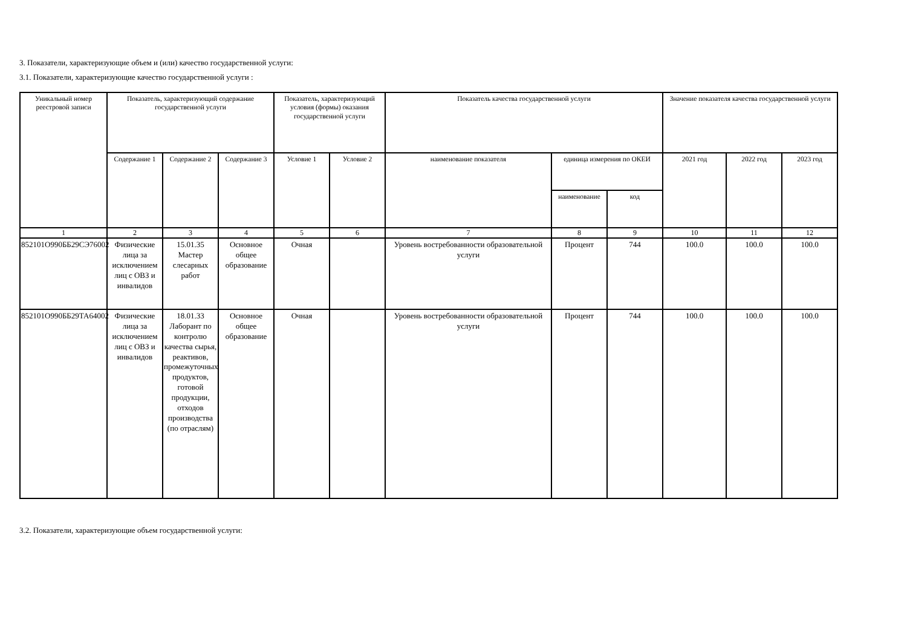3. Показатели, характеризующие объем и (или) качество государственной услуги:
3.1. Показатели, характеризующие качество государственной услуги :
| Уникальный номер реестровой записи | Показатель, характеризующий содержание государственной услуги | | | Показатель, характеризующий условия (формы) оказания государственной услуги | | Показатель качества государственной услуги | | | Значение показателя качества государственной услуги | | |
| --- | --- | --- | --- | --- | --- | --- | --- | --- | --- | --- | --- |
| | Содержание 1 | Содержание 2 | Содержание 3 | Условие 1 | Условие 2 | наименование показателя | единица измерения по ОКЕИ | | 2021 год | 2022 год | 2023 год |
| | | | | | | | наименование | код | | | |
| 1 | 2 | 3 | 4 | 5 | 6 | 7 | 8 | 9 | 10 | 11 | 12 |
| 852101О990ББ29СЭ76002 | Физические лица за исключением лиц с ОВЗ и инвалидов | 15.01.35 Мастер слесарных работ | Основное общее образование | Очная | | Уровень востребованности образовательной услуги | Процент | 744 | 100.0 | 100.0 | 100.0 |
| 852101О990ББ29ТА64002 | Физические лица за исключением лиц с ОВЗ и инвалидов | 18.01.33 Лаборант по контролю качества сырья, реактивов, промежуточных продуктов, готовой продукции, отходов производства (по отраслям) | Основное общее образование | Очная | | Уровень востребованности образовательной услуги | Процент | 744 | 100.0 | 100.0 | 100.0 |
3.2. Показатели, характеризующие объем государственной услуги: